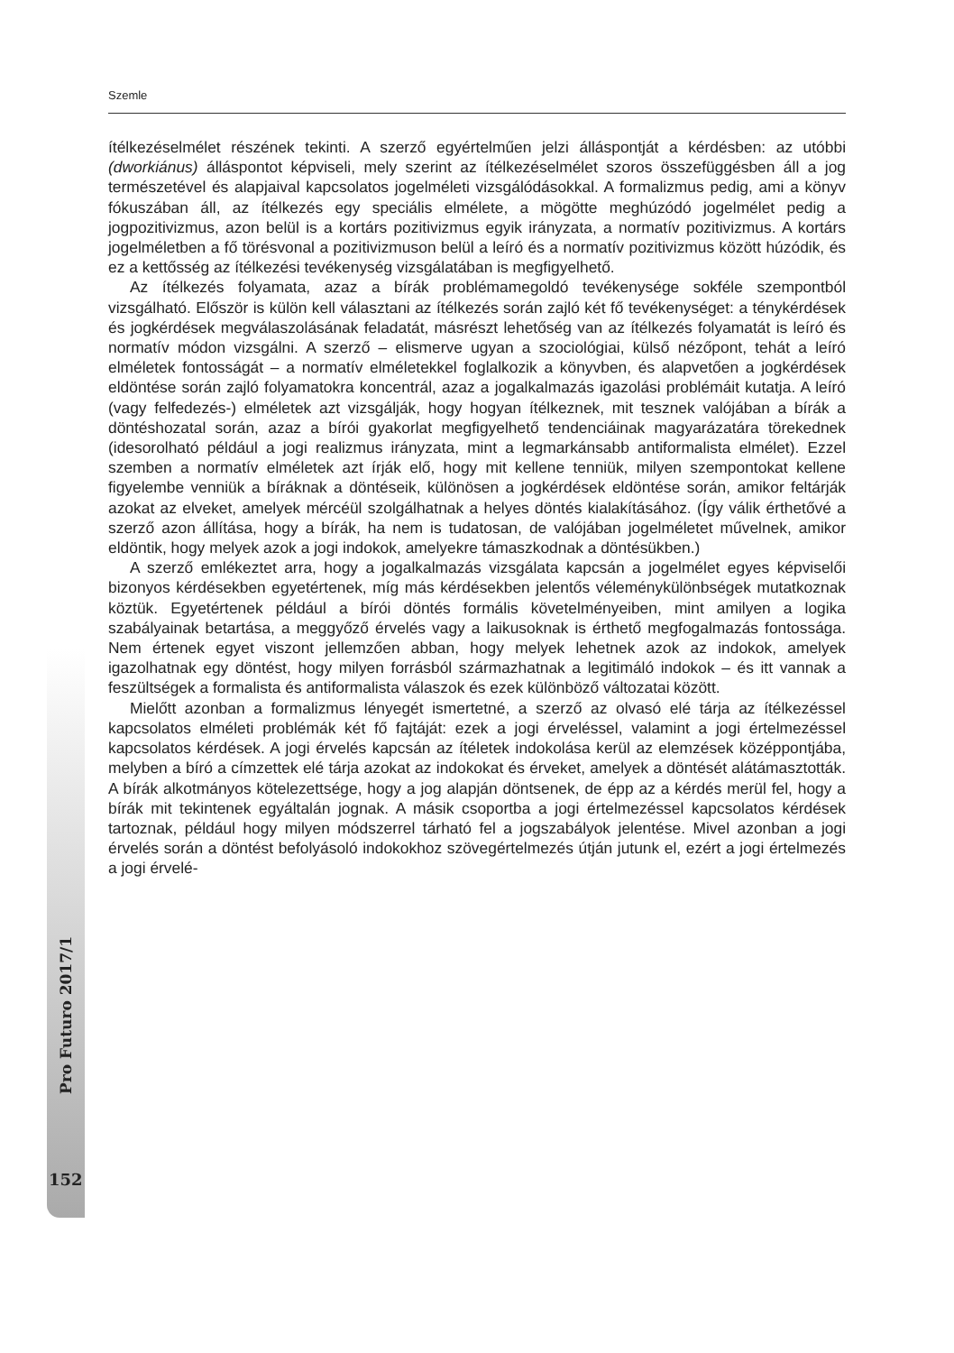Szemle
Pro Futuro 2017/1
ítélkezéselmélet részének tekinti. A szerző egyértelműen jelzi álláspontját a kérdésben: az utóbbi (dworkiánus) álláspontot képviseli, mely szerint az ítélkezéselmélet szoros összefüggésben áll a jog természetével és alapjaival kapcsolatos jogelméleti vizsgálódásokkal. A formalizmus pedig, ami a könyv fókuszában áll, az ítélkezés egy speciális elmélete, a mögötte meghúzódó jogelmélet pedig a jogpozitivizmus, azon belül is a kortárs pozitivizmus egyik irányzata, a normatív pozitivizmus. A kortárs jogelméletben a fő törésvonal a pozitivizmuson belül a leíró és a normatív pozitivizmus között húzódik, és ez a kettősség az ítélkezési tevékenység vizsgálatában is megfigyelhető.
Az ítélkezés folyamata, azaz a bírák problémamegoldó tevékenysége sokféle szempontból vizsgálható. Először is külön kell választani az ítélkezés során zajló két fő tevékenységet: a ténykérdések és jogkérdések megválaszolásának feladatát, másrészt lehetőség van az ítélkezés folyamatát is leíró és normatív módon vizsgálni. A szerző – elismerve ugyan a szociológiai, külső nézőpont, tehát a leíró elméletek fontosságát – a normatív elméletekkel foglalkozik a könyvben, és alapvetően a jogkérdések eldöntése során zajló folyamatokra koncentrál, azaz a jogalkalmazás igazolási problémáit kutatja. A leíró (vagy felfedezés-) elméletek azt vizsgálják, hogy hogyan ítélkeznek, mit tesznek valójában a bírák a döntéshozatal során, azaz a bírói gyakorlat megfigyelhető tendenciáinak magyarázatára törekednek (idesorolható például a jogi realizmus irányzata, mint a legmarkánsabb antiformalista elmélet). Ezzel szemben a normatív elméletek azt írják elő, hogy mit kellene tenniük, milyen szempontokat kellene figyelembe venniük a bíráknak a döntéseik, különösen a jogkérdések eldöntése során, amikor feltárják azokat az elveket, amelyek mércéül szolgálhatnak a helyes döntés kialakításához. (Így válik érthetővé a szerző azon állítása, hogy a bírák, ha nem is tudatosan, de valójában jogelméletet művelnek, amikor eldöntik, hogy melyek azok a jogi indokok, amelyekre támaszkodnak a döntésükben.)
A szerző emlékeztet arra, hogy a jogalkalmazás vizsgálata kapcsán a jogelmélet egyes képviselői bizonyos kérdésekben egyetértenek, míg más kérdésekben jelentős véleménykülönbségek mutatkoznak köztük. Egyetértenek például a bírói döntés formális követelményeiben, mint amilyen a logika szabályainak betartása, a meggyőző érvelés vagy a laikusoknak is érthető megfogalmazás fontossága. Nem értenek egyet viszont jellemzően abban, hogy melyek lehetnek azok az indokok, amelyek igazolhatnak egy döntést, hogy milyen forrásból származhatnak a legitimáló indokok – és itt vannak a feszültségek a formalista és antiformalista válaszok és ezek különböző változatai között.
Mielőtt azonban a formalizmus lényegét ismertetné, a szerző az olvasó elé tárja az ítélkezéssel kapcsolatos elméleti problémák két fő fajtáját: ezek a jogi érveléssel, valamint a jogi értelmezéssel kapcsolatos kérdések. A jogi érvelés kapcsán az ítéletek indokolása kerül az elemzések középpontjába, melyben a bíró a címzettek elé tárja azokat az indokokat és érveket, amelyek a döntését alátámasztották. A bírák alkotmányos kötelezettsége, hogy a jog alapján döntsenek, de épp az a kérdés merül fel, hogy a bírák mit tekintenek egyáltalán jognak. A másik csoportba a jogi értelmezéssel kapcsolatos kérdések tartoznak, például hogy milyen módszerrel tárható fel a jogszabályok jelentése. Mivel azonban a jogi érvelés során a döntést befolyásoló indokokhoz szövegértelmezés útján jutunk el, ezért a jogi értelmezés a jogi érvelé-
152